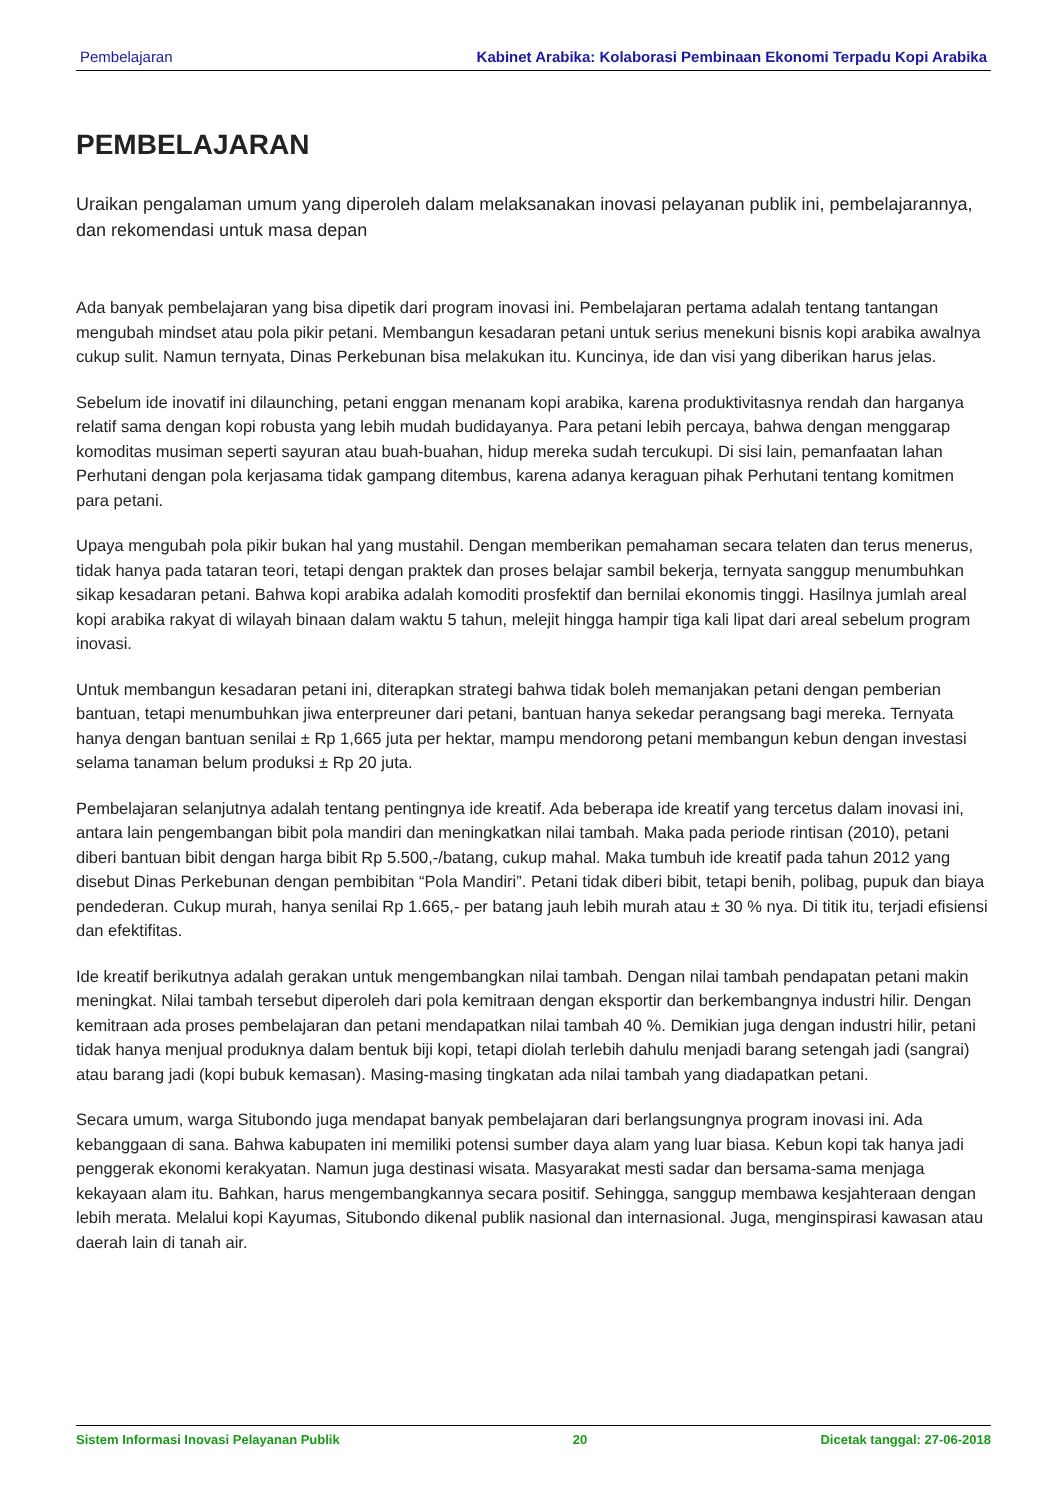Pembelajaran Kabinet Arabika: Kolaborasi Pembinaan Ekonomi Terpadu Kopi Arabika
PEMBELAJARAN
Uraikan pengalaman umum yang diperoleh dalam melaksanakan inovasi pelayanan publik ini, pembelajarannya, dan rekomendasi untuk masa depan
Ada banyak pembelajaran yang bisa dipetik dari program inovasi ini. Pembelajaran pertama adalah tentang tantangan mengubah mindset atau pola pikir petani. Membangun kesadaran petani untuk serius menekuni bisnis kopi arabika awalnya cukup sulit. Namun ternyata, Dinas Perkebunan bisa melakukan itu. Kuncinya, ide dan visi yang diberikan harus jelas.
Sebelum ide inovatif ini dilaunching, petani enggan menanam kopi arabika, karena produktivitasnya rendah dan harganya relatif sama dengan kopi robusta yang lebih mudah budidayanya. Para petani lebih percaya, bahwa dengan menggarap komoditas musiman seperti sayuran atau buah-buahan, hidup mereka sudah tercukupi. Di sisi lain, pemanfaatan lahan Perhutani dengan pola kerjasama tidak gampang ditembus, karena adanya keraguan pihak Perhutani tentang komitmen para petani.
Upaya mengubah pola pikir bukan hal yang mustahil. Dengan memberikan pemahaman secara telaten dan terus menerus, tidak hanya pada tataran teori, tetapi dengan praktek dan proses belajar sambil bekerja, ternyata sanggup menumbuhkan sikap kesadaran petani. Bahwa kopi arabika adalah komoditi prosfektif dan bernilai ekonomis tinggi. Hasilnya jumlah areal kopi arabika rakyat di wilayah binaan dalam waktu 5 tahun, melejit hingga hampir tiga kali lipat dari areal sebelum program inovasi.
Untuk membangun kesadaran petani ini, diterapkan strategi bahwa tidak boleh memanjakan petani dengan pemberian bantuan, tetapi menumbuhkan jiwa enterpreuner dari petani, bantuan hanya sekedar perangsang bagi mereka. Ternyata hanya dengan bantuan senilai ± Rp 1,665 juta per hektar, mampu mendorong petani membangun kebun dengan investasi selama tanaman belum produksi ± Rp 20 juta.
Pembelajaran selanjutnya adalah tentang pentingnya ide kreatif. Ada beberapa ide kreatif yang tercetus dalam inovasi ini, antara lain pengembangan bibit pola mandiri dan meningkatkan nilai tambah. Maka pada periode rintisan (2010), petani diberi bantuan bibit dengan harga bibit Rp 5.500,-/batang, cukup mahal. Maka tumbuh ide kreatif pada tahun 2012 yang disebut Dinas Perkebunan dengan pembibitan “Pola Mandiri”. Petani tidak diberi bibit, tetapi benih, polibag, pupuk dan biaya pendederan. Cukup murah, hanya senilai Rp 1.665,- per batang jauh lebih murah atau ± 30 % nya. Di titik itu, terjadi efisiensi dan efektifitas.
Ide kreatif berikutnya adalah gerakan untuk mengembangkan nilai tambah. Dengan nilai tambah pendapatan petani makin meningkat. Nilai tambah tersebut diperoleh dari pola kemitraan dengan eksportir dan berkembangnya industri hilir. Dengan kemitraan ada proses pembelajaran dan petani mendapatkan nilai tambah 40 %. Demikian juga dengan industri hilir, petani tidak hanya menjual produknya dalam bentuk biji kopi, tetapi diolah terlebih dahulu menjadi barang setengah jadi (sangrai) atau barang jadi (kopi bubuk kemasan). Masing-masing tingkatan ada nilai tambah yang diadapatkan petani.
Secara umum, warga Situbondo juga mendapat banyak pembelajaran dari berlangsungnya program inovasi ini. Ada kebanggaan di sana. Bahwa kabupaten ini memiliki potensi sumber daya alam yang luar biasa. Kebun kopi tak hanya jadi penggerak ekonomi kerakyatan. Namun juga destinasi wisata. Masyarakat mesti sadar dan bersama-sama menjaga kekayaan alam itu. Bahkan, harus mengembangkannya secara positif. Sehingga, sanggup membawa kesjahteraan dengan lebih merata. Melalui kopi Kayumas, Situbondo dikenal publik nasional dan internasional. Juga, menginspirasi kawasan atau daerah lain di tanah air.
Sistem Informasi Inovasi Pelayanan Publik 20 Dicetak tanggal: 27-06-2018